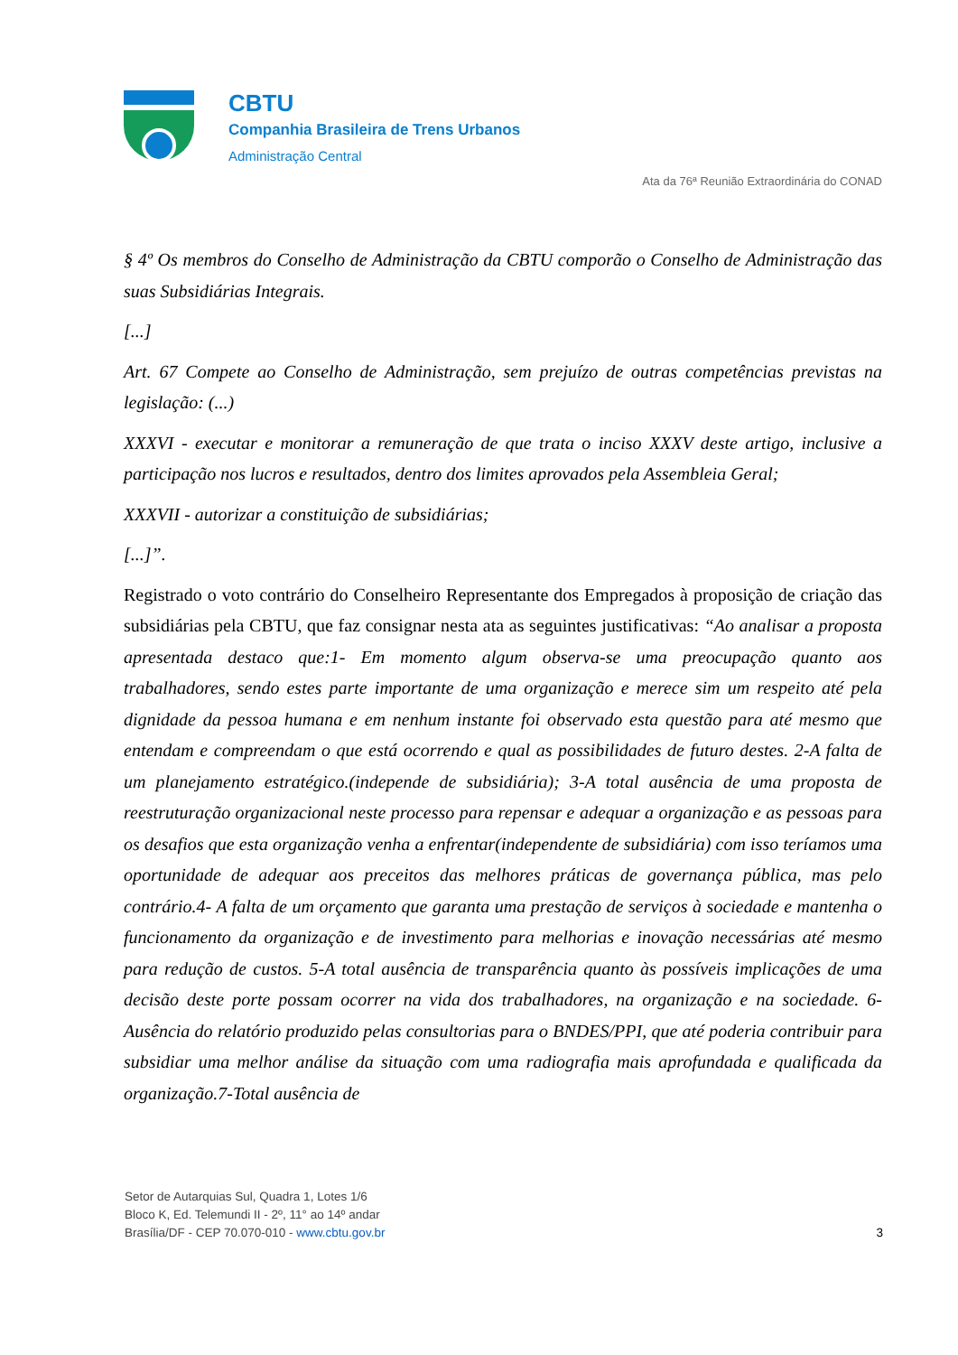CBTU
Companhia Brasileira de Trens Urbanos
Administração Central
Ata da 76ª Reunião Extraordinária do CONAD
§ 4º Os membros do Conselho de Administração da CBTU comporão o Conselho de Administração das suas Subsidiárias Integrais.
[...]
Art. 67 Compete ao Conselho de Administração, sem prejuízo de outras competências previstas na legislação: (...)
XXXVI - executar e monitorar a remuneração de que trata o inciso XXXV deste artigo, inclusive a participação nos lucros e resultados, dentro dos limites aprovados pela Assembleia Geral;
XXXVII - autorizar a constituição de subsidiárias;
[...]”.
Registrado o voto contrário do Conselheiro Representante dos Empregados à proposição de criação das subsidiárias pela CBTU, que faz consignar nesta ata as seguintes justificativas: “Ao analisar a proposta apresentada destaco que:1- Em momento algum observa-se uma preocupação quanto aos trabalhadores, sendo estes parte importante de uma organização e merece sim um respeito até pela dignidade da pessoa humana e em nenhum instante foi observado esta questão para até mesmo que entendam e compreendam o que está ocorrendo e qual as possibilidades de futuro destes. 2-A falta de um planejamento estratégico.(independe de subsidiária); 3-A total ausência de uma proposta de reestruturação organizacional neste processo para repensar e adequar a organização e as pessoas para os desafios que esta organização venha a enfrentar(independente de subsidiária) com isso teríamos uma oportunidade de adequar aos preceitos das melhores práticas de governança pública, mas pelo contrário.4- A falta de um orçamento que garanta uma prestação de serviços à sociedade e mantenha o funcionamento da organização e de investimento para melhorias e inovação necessárias até mesmo para redução de custos. 5-A total ausência de transparência quanto às possíveis implicações de uma decisão deste porte possam ocorrer na vida dos trabalhadores, na organização e na sociedade. 6- Ausência do relatório produzido pelas consultorias para o BNDES/PPI, que até poderia contribuir para subsidiar uma melhor análise da situação com uma radiografia mais aprofundada e qualificada da organização.7-Total ausência de
Setor de Autarquias Sul, Quadra 1, Lotes 1/6
Bloco K, Ed. Telemundi II - 2º, 11° ao 14º andar
Brasília/DF - CEP 70.070-010 - www.cbtu.gov.br
3